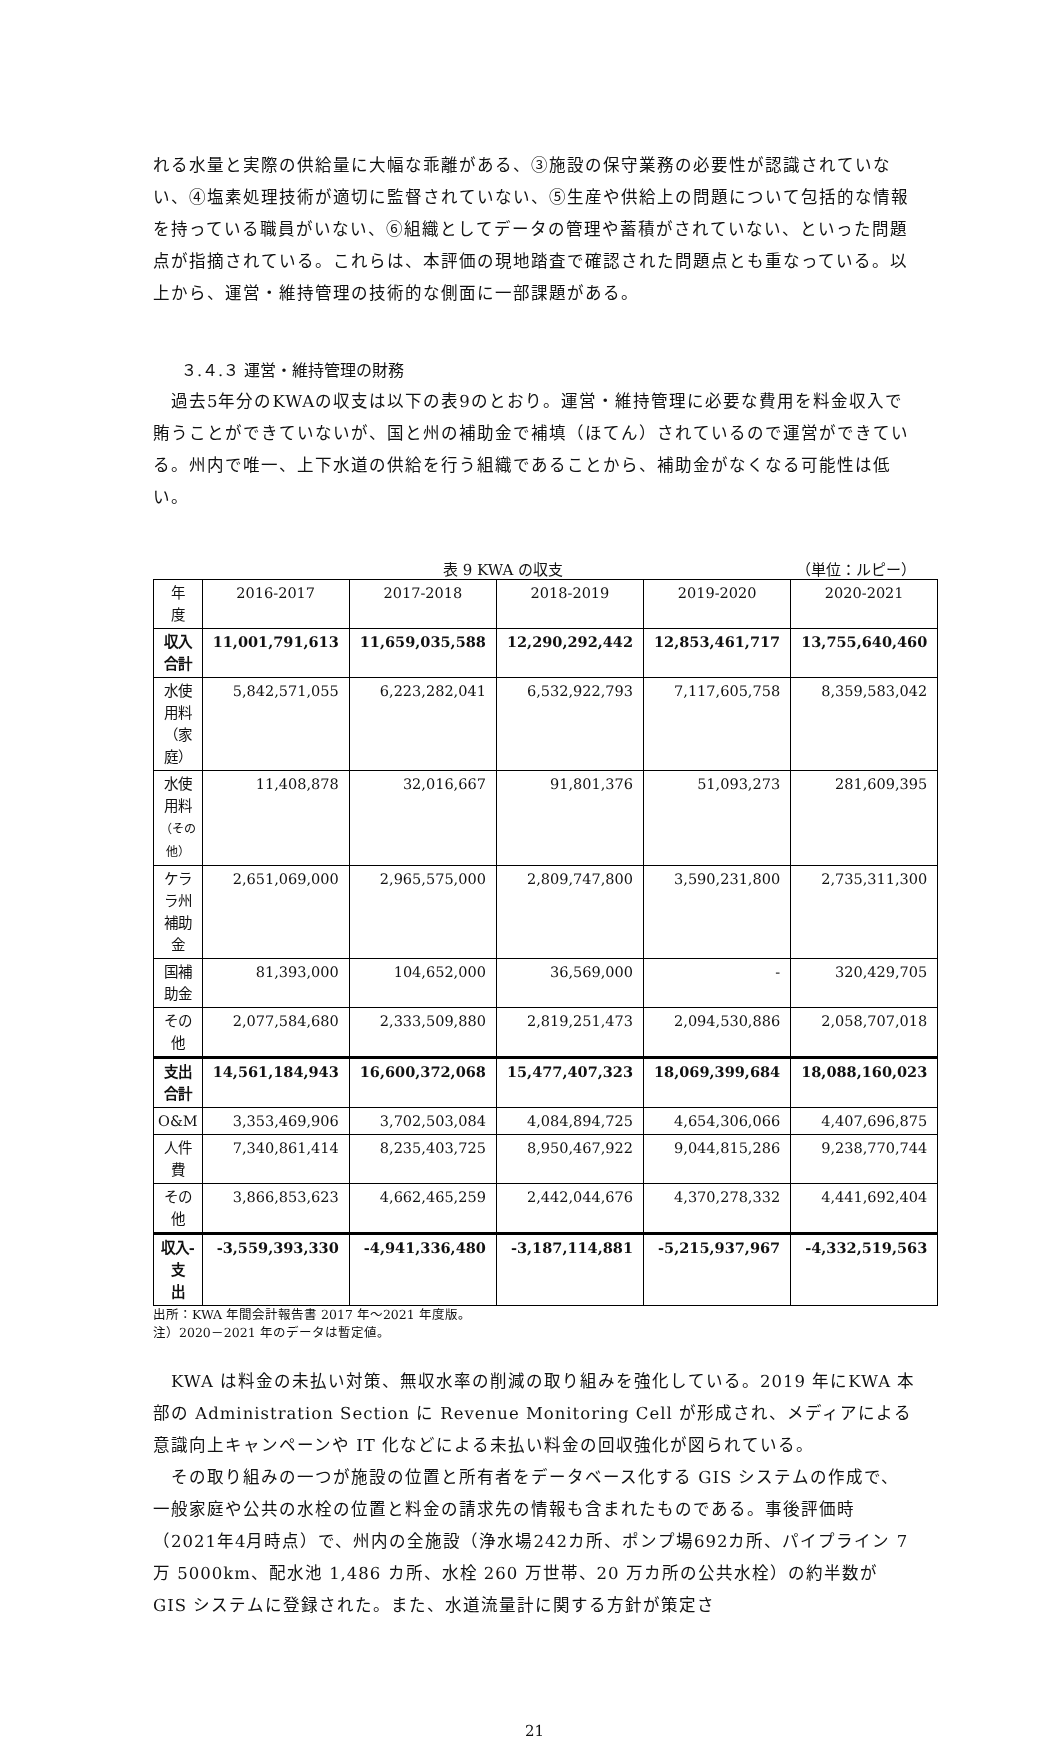れる水量と実際の供給量に大幅な乖離がある、③施設の保守業務の必要性が認識されていない、④塩素処理技術が適切に監督されていない、⑤生産や供給上の問題について包括的な情報を持っている職員がいない、⑥組織としてデータの管理や蓄積がされていない、といった問題点が指摘されている。これらは、本評価の現地踏査で確認された問題点とも重なっている。以上から、運営・維持管理の技術的な側面に一部課題がある。
３.４.３ 運営・維持管理の財務
　過去5年分のKWAの収支は以下の表9のとおり。運営・維持管理に必要な費用を料金収入で賄うことができていないが、国と州の補助金で補填（ほてん）されているので運営ができている。州内で唯一、上下水道の供給を行う組織であることから、補助金がなくなる可能性は低い。
表 9 KWA の収支 （単位：ルピー）
| 年度 | 2016-2017 | 2017-2018 | 2018-2019 | 2019-2020 | 2020-2021 |
| --- | --- | --- | --- | --- | --- |
| 収入合計 | 11,001,791,613 | 11,659,035,588 | 12,290,292,442 | 12,853,461,717 | 13,755,640,460 |
| 水使用料 （家庭） | 5,842,571,055 | 6,223,282,041 | 6,532,922,793 | 7,117,605,758 | 8,359,583,042 |
| 水使用料 （その他） | 11,408,878 | 32,016,667 | 91,801,376 | 51,093,273 | 281,609,395 |
| ケララ州 補助金 | 2,651,069,000 | 2,965,575,000 | 2,809,747,800 | 3,590,231,800 | 2,735,311,300 |
| 国補助金 | 81,393,000 | 104,652,000 | 36,569,000 | - | 320,429,705 |
| その他 | 2,077,584,680 | 2,333,509,880 | 2,819,251,473 | 2,094,530,886 | 2,058,707,018 |
| 支出合計 | 14,561,184,943 | 16,600,372,068 | 15,477,407,323 | 18,069,399,684 | 18,088,160,023 |
| O&M | 3,353,469,906 | 3,702,503,084 | 4,084,894,725 | 4,654,306,066 | 4,407,696,875 |
| 人件費 | 7,340,861,414 | 8,235,403,725 | 8,950,467,922 | 9,044,815,286 | 9,238,770,744 |
| その他 | 3,866,853,623 | 4,662,465,259 | 2,442,044,676 | 4,370,278,332 | 4,441,692,404 |
| 収入-支 出 | -3,559,393,330 | -4,941,336,480 | -3,187,114,881 | -5,215,937,967 | -4,332,519,563 |
出所：KWA 年間会計報告書 2017 年～2021 年度版。
注）2020－2021 年のデータは暫定値。
　KWA は料金の未払い対策、無収水率の削減の取り組みを強化している。2019 年にKWA 本部の Administration Section に Revenue Monitoring Cell が形成され、メディアによる意識向上キャンペーンや IT 化などによる未払い料金の回収強化が図られている。
　その取り組みの一つが施設の位置と所有者をデータベース化する GIS システムの作成で、一般家庭や公共の水栓の位置と料金の請求先の情報も含まれたものである。事後評価時（2021年4月時点）で、州内の全施設（浄水場242カ所、ポンプ場692カ所、パイプライン 7 万 5000km、配水池 1,486 カ所、水栓 260 万世帯、20 万カ所の公共水栓）の約半数が GIS システムに登録された。また、水道流量計に関する方針が策定さ
21